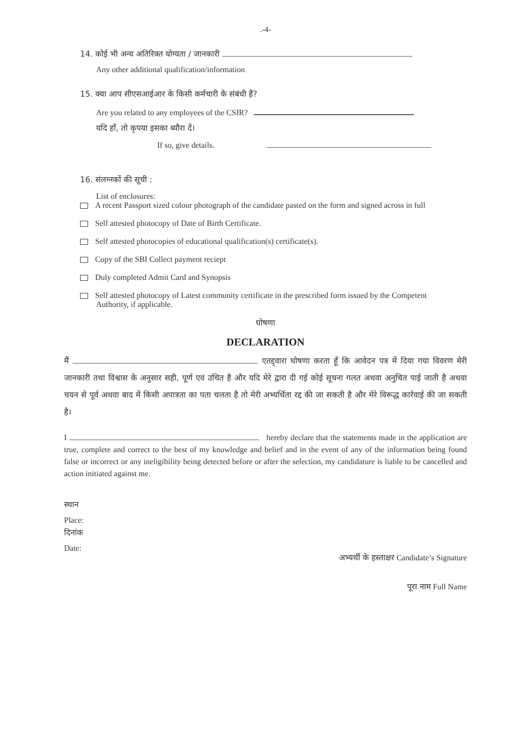.-4-
14. कोई भी अन्य अतिरिक्त योग्यता / जानकारी
Any other additional qualification/information
15. क्या आप सीएसआईआर के किसी कर्मचारी के संबंधी हैं?
Are you related to any employees of the CSIR?
यदि हाँ, तो कृपया इसका ब्यौरा दें।
If so, give details.
16. संलग्नकों की सूची :
List of enclosures:
A recent Passport sized colour photograph of the candidate pasted on the form and signed across in full
Self attested photocopy of Date of Birth Certificate.
Self attested photocopies of educational qualification(s) certificate(s).
Copy of the SBI Collect payment reciept
Duly completed Admit Card and Synopsis
Self attested photocopy of Latest community certificate in the prescribed form issued by the Competent Authority, if applicable.
घोषणा
DECLARATION
मैं एतद्द्वारा घोषणा करता हूँ कि आवेदन पत्र में दिया गया विवरण मेरी जानकारी तथा विश्वास के अनुसार सही, पूर्ण एवं उचित है और यदि मेरे द्वारा दी गई कोई सूचना गलत अथवा अनुचित पाई जाती है अथवा चयन से पूर्व अथवा बाद में किसी अपात्रता का पता चलता है तो मेरी अभ्यर्थिता रद्द की जा सकती है और मेरे विरूद्ध कार्रवाई की जा सकती है।
I hereby declare that the statements made in the application are true, complete and correct to the best of my knowledge and belief and in the event of any of the information being found false or incorrect or any ineligibility being detected before or after the selection, my candidature is liable to be cancelled and action initiated against me.
स्थान
Place:
दिनांक
Date:
अभ्यर्थी के हस्ताक्षर Candidate’s Signature
पूरा नाम Full Name